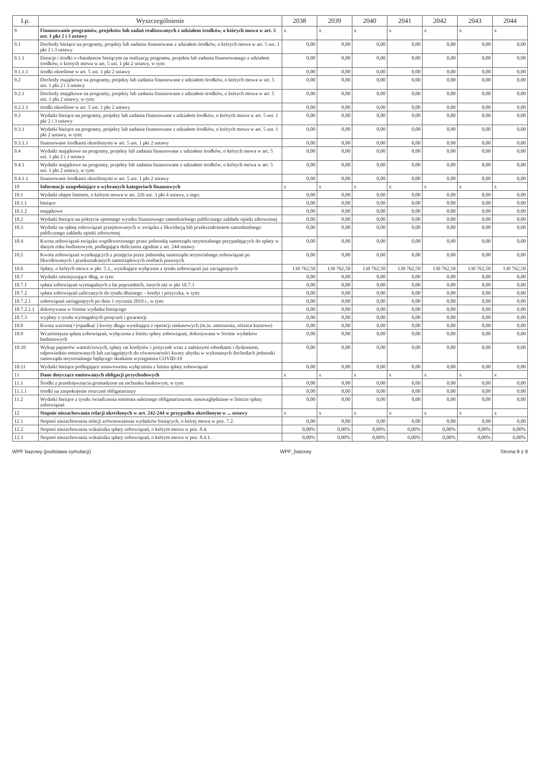| Lp. | Wyszczególnienie | 2038 | 2039 | 2040 | 2041 | 2042 | 2043 | 2044 |
| --- | --- | --- | --- | --- | --- | --- | --- | --- |
| 9 | Finansowanie programów, projektów lub zadań realizowanych z udziałem środków, o których mowa w art. 5 ust. 1 pkt 2 i 3 ustawy | x | x | x | x | x | x | x |
| 9.1 | Dochody bieżące na programy, projekty lub zadania finansowane z udziałem środków, o których mowa w art. 5 ust. 1 pkt 2 i 3 ustawy | 0,00 | 0,00 | 0,00 | 0,00 | 0,00 | 0,00 | 0,00 |
| 9.1.1 | Dotacje i środki o charakterze bieżącym na realizację programu, projektu lub zadania finansowanego z udziałem środków, o których mowa w art. 5 ust. 1 pkt 2 ustawy, w tym: | 0,00 | 0,00 | 0,00 | 0,00 | 0,00 | 0,00 | 0,00 |
| 9.1.1.1 | środki określone w art. 5 ust. 1 pkt 2 ustawy | 0,00 | 0,00 | 0,00 | 0,00 | 0,00 | 0,00 | 0,00 |
| 9.2 | Dochody majątkowe na programy, projekty lub zadania finansowane z udziałem środków, o których mowa w art. 5 ust. 1 pkt 2 i 3 ustawy | 0,00 | 0,00 | 0,00 | 0,00 | 0,00 | 0,00 | 0,00 |
| 9.2.1 | Dochody majątkowe na programy, projekty lub zadania finansowane z udziałem środków, o których mowa w art. 5 ust. 1 pkt 2 ustawy, w tym: | 0,00 | 0,00 | 0,00 | 0,00 | 0,00 | 0,00 | 0,00 |
| 9.2.1.1 | środki określone w art. 5 ust. 1 pkt 2 ustawy | 0,00 | 0,00 | 0,00 | 0,00 | 0,00 | 0,00 | 0,00 |
| 9.3 | Wydatki bieżące na programy, projekty lub zadania finansowane z udziałem środków, o których mowa w art. 5 ust. 1 pkt 2 i 3 ustawy | 0,00 | 0,00 | 0,00 | 0,00 | 0,00 | 0,00 | 0,00 |
| 9.3.1 | Wydatki bieżące na programy, projekty lub zadania finansowane z udziałem środków, o których mowa w art. 5 ust. 1 pkt 2 ustawy, w tym: | 0,00 | 0,00 | 0,00 | 0,00 | 0,00 | 0,00 | 0,00 |
| 9.3.1.1 | finansowane środkami określonymi w art. 5 ust. 1 pkt 2 ustawy | 0,00 | 0,00 | 0,00 | 0,00 | 0,00 | 0,00 | 0,00 |
| 9.4 | Wydatki majątkowe na programy, projekty lub zadania finansowane z udziałem środków, o których mowa w art. 5 ust. 1 pkt 2 i 3 ustawy | 0,00 | 0,00 | 0,00 | 0,00 | 0,00 | 0,00 | 0,00 |
| 9.4.1 | Wydatki majątkowe na programy, projekty lub zadania finansowane z udziałem środków, o których mowa w art. 5 ust. 1 pkt 2 ustawy, w tym: | 0,00 | 0,00 | 0,00 | 0,00 | 0,00 | 0,00 | 0,00 |
| 9.4.1.1 | finansowane środkami określonymi w art. 5 ust. 1 pkt 2 ustawy | 0,00 | 0,00 | 0,00 | 0,00 | 0,00 | 0,00 | 0,00 |
| 10 | Informacje uzupełniające o wybranych kategoriach finansowych | x | x | x | x | x | x | x |
| 10.1 | Wydatki objęte limitem, o którym mowa w art. 226 ust. 3 pkt 4 ustawy, z tego: | 0,00 | 0,00 | 0,00 | 0,00 | 0,00 | 0,00 | 0,00 |
| 10.1.1 | bieżące | 0,00 | 0,00 | 0,00 | 0,00 | 0,00 | 0,00 | 0,00 |
| 10.1.2 | majątkowe | 0,00 | 0,00 | 0,00 | 0,00 | 0,00 | 0,00 | 0,00 |
| 10.2 | Wydatki bieżące na pokrycie ujemnego wyniku finansowego samodzielnego publicznego zakładu opieki zdrowotnej | 0,00 | 0,00 | 0,00 | 0,00 | 0,00 | 0,00 | 0,00 |
| 10.3 | Wydatki na spłatę zobowiązań przejmowanych w związku z likwidacją lub przekształceniem samodzielnego publicznego zakładu opieki zdrowotnej | 0,00 | 0,00 | 0,00 | 0,00 | 0,00 | 0,00 | 0,00 |
| 10.4 | Kwota zobowiązań związku współtworzonego przez jednostkę samorządu terytorialnego przypadających do spłaty w danym roku budżetowym, podlegająca doliczeniu zgodnie z art. 244 ustawy | 0,00 | 0,00 | 0,00 | 0,00 | 0,00 | 0,00 | 0,00 |
| 10.5 | Kwota zobowiązań wynikających z przejęcia przez jednostkę samorządu terytorialnego zobowiązań po likwidowanych i przekształcanych samorządowych osobach prawnych | 0,00 | 0,00 | 0,00 | 0,00 | 0,00 | 0,00 | 0,00 |
| 10.6 | Spłaty, o których mowa w pkt. 5.1., wynikające wyłącznie z tytułu zobowiązań już zaciągniętych | 130 762,50 | 130 762,50 | 130 762,50 | 130 762,50 | 130 762,50 | 130 762,50 | 130 762,50 |
| 10.7 | Wydatki zmniejszające dług, w tym: | 0,00 | 0,00 | 0,00 | 0,00 | 0,00 | 0,00 | 0,00 |
| 10.7.1 | spłata zobowiązań wymagalnych z lat poprzednich, innych niż w pkt 10.7.3 | 0,00 | 0,00 | 0,00 | 0,00 | 0,00 | 0,00 | 0,00 |
| 10.7.2 | spłata zobowiązań zaliczanych do tytułu dłużnego – kredyt i pożyczka, w tym: | 0,00 | 0,00 | 0,00 | 0,00 | 0,00 | 0,00 | 0,00 |
| 10.7.2.1 | zobowiązań zaciągniętych po dniu 1 stycznia 2019 r., w tym: | 0,00 | 0,00 | 0,00 | 0,00 | 0,00 | 0,00 | 0,00 |
| 10.7.2.1.1 | dokonywana w formie wydatku bieżącego | 0,00 | 0,00 | 0,00 | 0,00 | 0,00 | 0,00 | 0,00 |
| 10.7.3 | wypłaty z tytułu wymagalnych poręczeń i gwarancji | 0,00 | 0,00 | 0,00 | 0,00 | 0,00 | 0,00 | 0,00 |
| 10.8 | Kwota wzrostu(+)/spadku(-) kwoty długu wynikająca z operacji niekasowych (m.in. umorzenia, różnice kursowe) | 0,00 | 0,00 | 0,00 | 0,00 | 0,00 | 0,00 | 0,00 |
| 10.9 | Wcześniejsza spłata zobowiązań, wyłączona z limitu spłaty zobowiązań, dokonywana w formie wydatków budżetowych | 0,00 | 0,00 | 0,00 | 0,00 | 0,00 | 0,00 | 0,00 |
| 10.10 | Wykup papierów wartościowych, spłaty rat kredytów i pożyczek wraz z należnymi odsetkami i dyskontem, odpowiednio emitowanych lub zaciągniętych do równowartości kwoty ubytku w wykonanych dochodach jednostki samorządu terytorialnego będącego skutkiem wystąpienia COVID-19 | 0,00 | 0,00 | 0,00 | 0,00 | 0,00 | 0,00 | 0,00 |
| 10.11 | Wydatki bieżące podlegające ustawowemu wyłączeniu z limitu spłaty zobowiązań | 0,00 | 0,00 | 0,00 | 0,00 | 0,00 | 0,00 | 0,00 |
| 11 | Dane dotyczące emitowanych obligacji przychodowych | x | x | x | x | x | x | x |
| 11.1 | Środki z przedsięwzięcia gromadzone na rachunku bankowym, w tym: | 0,00 | 0,00 | 0,00 | 0,00 | 0,00 | 0,00 | 0,00 |
| 11.1.1 | środki na zaspokojenie roszczeń obligatariuszy | 0,00 | 0,00 | 0,00 | 0,00 | 0,00 | 0,00 | 0,00 |
| 11.2 | Wydatki bieżące z tytułu świadczenia emitenta należnego obligatariuszom, nieuwzględniane w limicie spłaty zobowiązań | 0,00 | 0,00 | 0,00 | 0,00 | 0,00 | 0,00 | 0,00 |
| 12 | Stopnie niezachowania relacji określonych w art. 242-244 w przypadku określonym w ... ustawy | x | x | x | x | x | x | x |
| 12.1 | Stopień niezachowania relacji zrównoważenia wydatków bieżących, o której mowa w poz. 7.2. | 0,00 | 0,00 | 0,00 | 0,00 | 0,00 | 0,00 | 0,00 |
| 12.2 | Stopień niezachowania wskaźnika spłaty zobowiązań, o którym mowa w poz. 8.4. | 0,00% | 0,00% | 0,00% | 0,00% | 0,00% | 0,00% | 0,00% |
| 12.3 | Stopień niezachowania wskaźnika spłaty zobowiązań, o którym mowa w poz. 8.4.1. | 0,00% | 0,00% | 0,00% | 0,00% | 0,00% | 0,00% | 0,00% |
WPF bazowy (podstawa symulacji) WPF_bazowy Strona 9 z 9